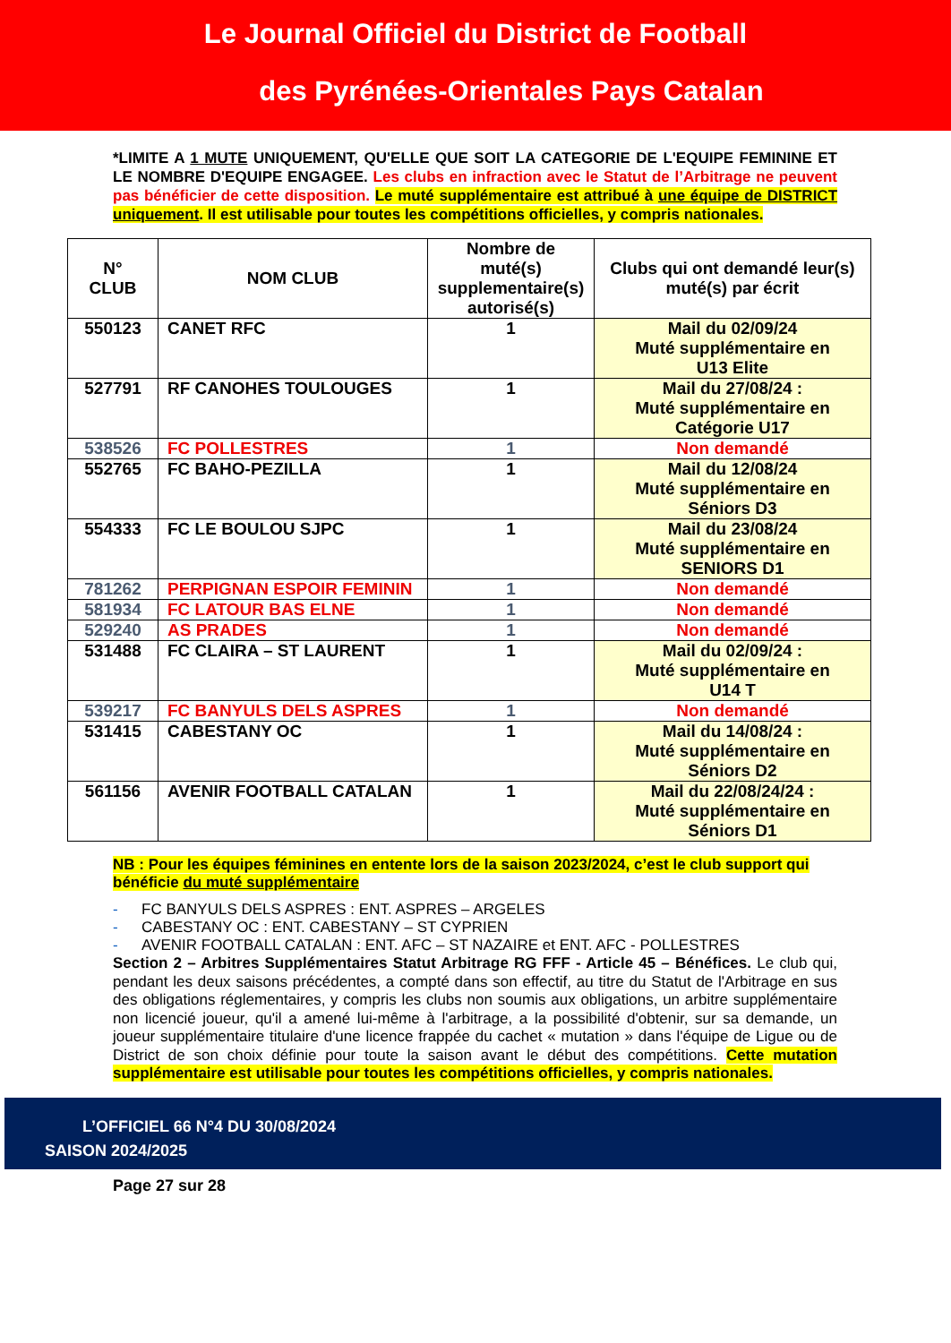Le Journal Officiel du District de Football
des Pyrénées-Orientales Pays Catalan
*LIMITE A 1 MUTE UNIQUEMENT, QU'ELLE QUE SOIT LA CATEGORIE DE L'EQUIPE FEMININE ET LE NOMBRE D'EQUIPE ENGAGEE. Les clubs en infraction avec le Statut de l’Arbitrage ne peuvent pas bénéficier de cette disposition. Le muté supplémentaire est attribué à une équipe de DISTRICT uniquement. Il est utilisable pour toutes les compétitions officielles, y compris nationales.
| N° CLUB | NOM CLUB | Nombre de muté(s) supplementaire(s) autorisé(s) | Clubs qui ont demandé leur(s) muté(s) par écrit |
| --- | --- | --- | --- |
| 550123 | CANET RFC | 1 | Mail du 02/09/24 Muté supplémentaire en U13 Elite |
| 527791 | RF CANOHES TOULOUGES | 1 | Mail du 27/08/24 : Muté supplémentaire en Catégorie U17 |
| 538526 | FC POLLESTRES | 1 | Non demandé |
| 552765 | FC BAHO-PEZILLA | 1 | Mail du 12/08/24 Muté supplémentaire en Séniors D3 |
| 554333 | FC LE BOULOU SJPC | 1 | Mail du 23/08/24 Muté supplémentaire en SENIORS D1 |
| 781262 | PERPIGNAN ESPOIR FEMININ | 1 | Non demandé |
| 581934 | FC LATOUR BAS ELNE | 1 | Non demandé |
| 529240 | AS PRADES | 1 | Non demandé |
| 531488 | FC CLAIRA – ST LAURENT | 1 | Mail du 02/09/24 : Muté supplémentaire en U14 T |
| 539217 | FC BANYULS DELS ASPRES | 1 | Non demandé |
| 531415 | CABESTANY OC | 1 | Mail du 14/08/24 : Muté supplémentaire en Séniors D2 |
| 561156 | AVENIR FOOTBALL CATALAN | 1 | Mail du 22/08/24/24 : Muté supplémentaire en Séniors D1 |
NB : Pour les équipes féminines en entente lors de la saison 2023/2024, c’est le club support qui bénéficie du muté supplémentaire
- FC BANYULS DELS ASPRES : ENT. ASPRES – ARGELES
- CABESTANY OC : ENT. CABESTANY – ST CYPRIEN
- AVENIR FOOTBALL CATALAN : ENT. AFC – ST NAZAIRE et ENT. AFC - POLLESTRES
Section 2 – Arbitres Supplémentaires Statut Arbitrage RG FFF - Article 45 – Bénéfices. Le club qui, pendant les deux saisons précédentes, a compté dans son effectif, au titre du Statut de l'Arbitrage en sus des obligations réglementaires, y compris les clubs non soumis aux obligations, un arbitre supplémentaire non licencié joueur, qu'il a amené lui-même à l'arbitrage, a la possibilité d'obtenir, sur sa demande, un joueur supplémentaire titulaire d'une licence frappée du cachet « mutation » dans l'équipe de Ligue ou de District de son choix définie pour toute la saison avant le début des compétitions. Cette mutation supplémentaire est utilisable pour toutes les compétitions officielles, y compris nationales.
L’OFFICIEL 66 N°4 DU 30/08/2024
SAISON 2024/2025
Page 27 sur 28